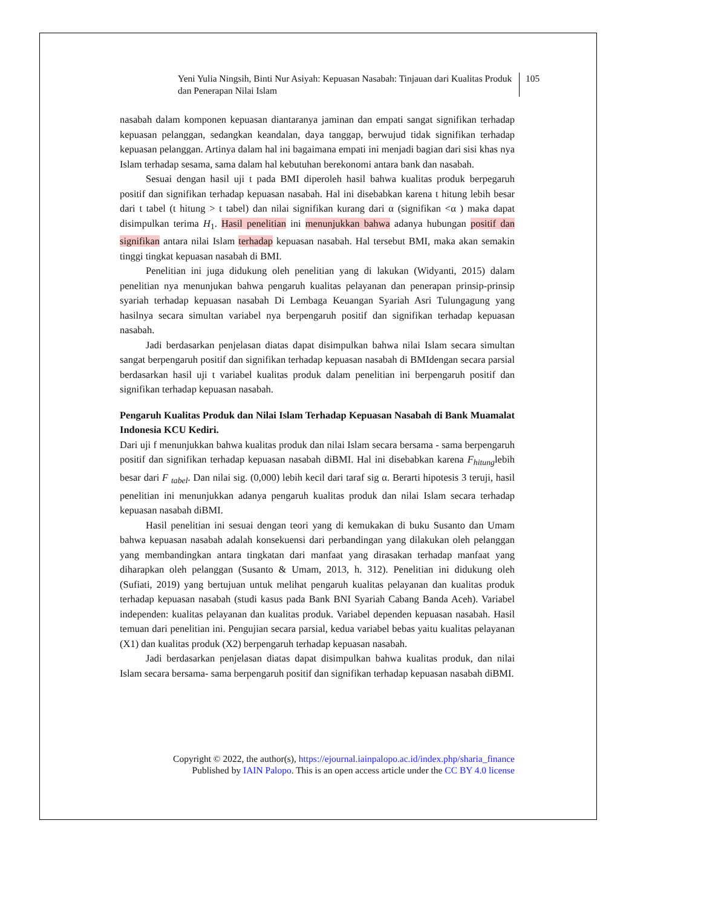Yeni Yulia Ningsih, Binti Nur Asiyah: Kepuasan Nasabah: Tinjauan dari Kualitas Produk dan Penerapan Nilai Islam
105
nasabah dalam komponen kepuasan diantaranya jaminan dan empati sangat signifikan terhadap kepuasan pelanggan, sedangkan keandalan, daya tanggap, berwujud tidak signifikan terhadap kepuasan pelanggan. Artinya dalam hal ini bagaimana empati ini menjadi bagian dari sisi khas nya Islam terhadap sesama, sama dalam hal kebutuhan berekonomi antara bank dan nasabah.
Sesuai dengan hasil uji t pada BMI diperoleh hasil bahwa kualitas produk berpegaruh positif dan signifikan terhadap kepuasan nasabah. Hal ini disebabkan karena t hitung lebih besar dari t tabel (t hitung > t tabel) dan nilai signifikan kurang dari α (signifikan <α ) maka dapat disimpulkan terima H<sub>1</sub>. Hasil penelitian ini menunjukkan bahwa adanya hubungan positif dan signifikan antara nilai Islam terhadap kepuasan nasabah. Hal tersebut BMI, maka akan semakin tinggi tingkat kepuasan nasabah di BMI.
Penelitian ini juga didukung oleh penelitian yang di lakukan (Widyanti, 2015) dalam penelitian nya menunjukan bahwa pengaruh kualitas pelayanan dan penerapan prinsip-prinsip syariah terhadap kepuasan nasabah Di Lembaga Keuangan Syariah Asri Tulungagung yang hasilnya secara simultan variabel nya berpengaruh positif dan signifikan terhadap kepuasan nasabah.
Jadi berdasarkan penjelasan diatas dapat disimpulkan bahwa nilai Islam secara simultan sangat berpengaruh positif dan signifikan terhadap kepuasan nasabah di BMIdengan secara parsial berdasarkan hasil uji t variabel kualitas produk dalam penelitian ini berpengaruh positif dan signifikan terhadap kepuasan nasabah.
Pengaruh Kualitas Produk dan Nilai Islam Terhadap Kepuasan Nasabah di Bank Muamalat Indonesia KCU Kediri.
Dari uji f menunjukkan bahwa kualitas produk dan nilai Islam secara bersama - sama berpengaruh positif dan signifikan terhadap kepuasan nasabah diBMI. Hal ini disebabkan karena F<sub>hitung</sub>lebih besar dari F <sub>tabel</sub>. Dan nilai sig. (0,000) lebih kecil dari taraf sig α. Berarti hipotesis 3 teruji, hasil penelitian ini menunjukkan adanya pengaruh kualitas produk dan nilai Islam secara terhadap kepuasan nasabah diBMI.
Hasil penelitian ini sesuai dengan teori yang di kemukakan di buku Susanto dan Umam bahwa kepuasan nasabah adalah konsekuensi dari perbandingan yang dilakukan oleh pelanggan yang membandingkan antara tingkatan dari manfaat yang dirasakan terhadap manfaat yang diharapkan oleh pelanggan (Susanto & Umam, 2013, h. 312). Penelitian ini didukung oleh (Sufiati, 2019) yang bertujuan untuk melihat pengaruh kualitas pelayanan dan kualitas produk terhadap kepuasan nasabah (studi kasus pada Bank BNI Syariah Cabang Banda Aceh). Variabel independen: kualitas pelayanan dan kualitas produk. Variabel dependen kepuasan nasabah. Hasil temuan dari penelitian ini. Pengujian secara parsial, kedua variabel bebas yaitu kualitas pelayanan (X1) dan kualitas produk (X2) berpengaruh terhadap kepuasan nasabah.
Jadi berdasarkan penjelasan diatas dapat disimpulkan bahwa kualitas produk, dan nilai Islam secara bersama- sama berpengaruh positif dan signifikan terhadap kepuasan nasabah diBMI.
Copyright © 2022, the author(s), https://ejournal.iainpalopo.ac.id/index.php/sharia_finance
Published by IAIN Palopo. This is an open access article under the CC BY 4.0 license